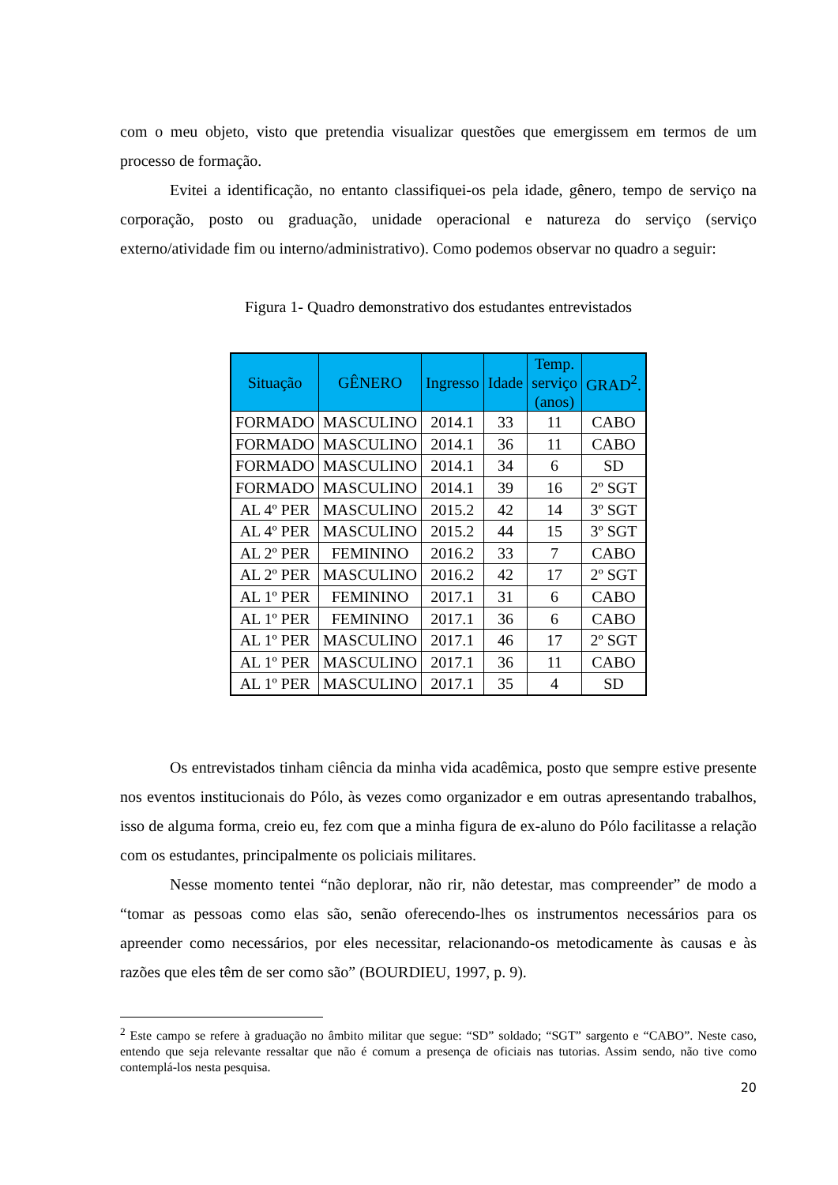com o meu objeto, visto que pretendia visualizar questões que emergissem em termos de um processo de formação.
Evitei a identificação, no entanto classifiquei-os pela idade, gênero, tempo de serviço na corporação, posto ou graduação, unidade operacional e natureza do serviço (serviço externo/atividade fim ou interno/administrativo). Como podemos observar no quadro a seguir:
Figura 1- Quadro demonstrativo dos estudantes entrevistados
| Situação | GÊNERO | Ingresso | Idade | Temp. serviço (anos) | GRAD<sup>2</sup>. |
| --- | --- | --- | --- | --- | --- |
| FORMADO | MASCULINO | 2014.1 | 33 | 11 | CABO |
| FORMADO | MASCULINO | 2014.1 | 36 | 11 | CABO |
| FORMADO | MASCULINO | 2014.1 | 34 | 6 | SD |
| FORMADO | MASCULINO | 2014.1 | 39 | 16 | 2º SGT |
| AL 4º PER | MASCULINO | 2015.2 | 42 | 14 | 3º SGT |
| AL 4º PER | MASCULINO | 2015.2 | 44 | 15 | 3º SGT |
| AL 2º PER | FEMININO | 2016.2 | 33 | 7 | CABO |
| AL 2º PER | MASCULINO | 2016.2 | 42 | 17 | 2º SGT |
| AL 1º PER | FEMININO | 2017.1 | 31 | 6 | CABO |
| AL 1º PER | FEMININO | 2017.1 | 36 | 6 | CABO |
| AL 1º PER | MASCULINO | 2017.1 | 46 | 17 | 2º SGT |
| AL 1º PER | MASCULINO | 2017.1 | 36 | 11 | CABO |
| AL 1º PER | MASCULINO | 2017.1 | 35 | 4 | SD |
Os entrevistados tinham ciência da minha vida acadêmica, posto que sempre estive presente nos eventos institucionais do Pólo, às vezes como organizador e em outras apresentando trabalhos, isso de alguma forma, creio eu, fez com que a minha figura de ex-aluno do Pólo facilitasse a relação com os estudantes, principalmente os policiais militares.
Nesse momento tentei “não deplorar, não rir, não detestar, mas compreender” de modo a “tomar as pessoas como elas são, senão oferecendo-lhes os instrumentos necessários para os apreender como necessários, por eles necessitar, relacionando-os metodicamente às causas e às razões que eles têm de ser como são” (BOURDIEU, 1997, p. 9).
<sup>2</sup> Este campo se refere à graduação no âmbito militar que segue: “SD” soldado; “SGT” sargento e “CABO”. Neste caso, entendo que seja relevante ressaltar que não é comum a presença de oficiais nas tutorias. Assim sendo, não tive como contemplá-los nesta pesquisa.
20